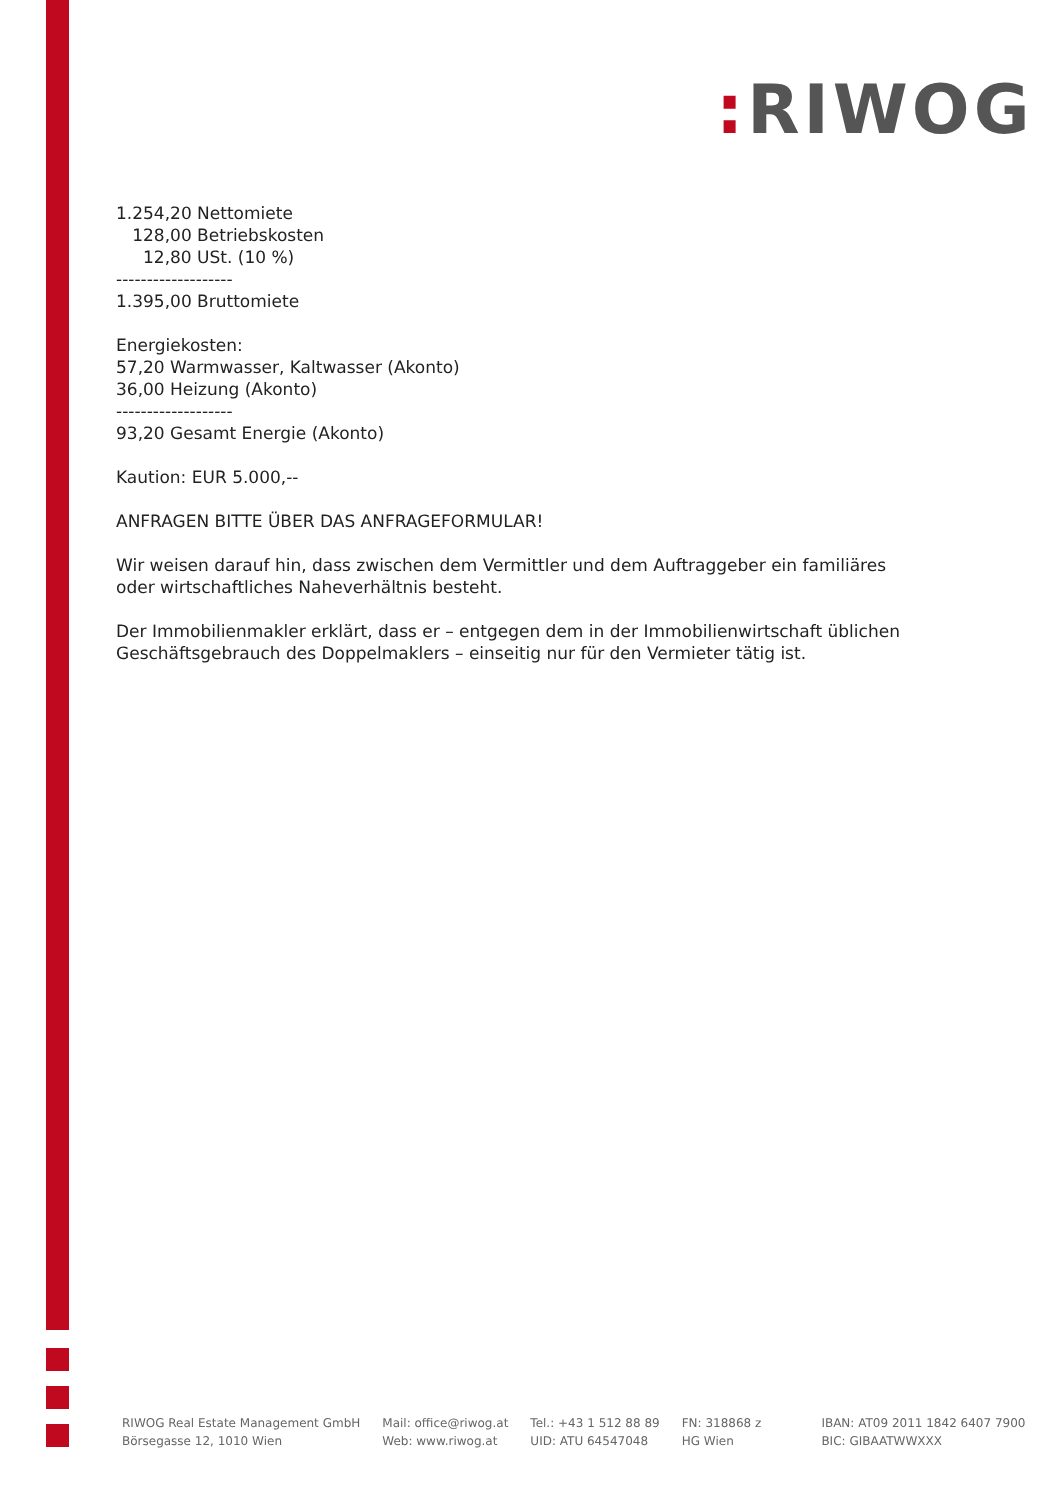: RIWOG
1.254,20 Nettomiete
128,00 Betriebskosten
12,80 USt. (10 %)
-------------------
1.395,00 Bruttomiete
Energiekosten:
57,20 Warmwasser, Kaltwasser (Akonto)
36,00 Heizung (Akonto)
-------------------
93,20 Gesamt Energie (Akonto)
Kaution: EUR 5.000,--
ANFRAGEN BITTE ÜBER DAS ANFRAGEFORMULAR!
Wir weisen darauf hin, dass zwischen dem Vermittler und dem Auftraggeber ein familiäres oder wirtschaftliches Naheverhältnis besteht.
Der Immobilienmakler erklärt, dass er – entgegen dem in der Immobilienwirtschaft üblichen Geschäftsgebrauch des Doppelmaklers – einseitig nur für den Vermieter tätig ist.
RIWOG Real Estate Management GmbH
Börsegasse 12, 1010 Wien
Mail: office@riwog.at
Web: www.riwog.at
Tel.: +43 1 512 88 89
UID: ATU 64547048
FN: 318868 z
HG Wien
IBAN: AT09 2011 1842 6407 7900
BIC: GIBAATWWXXX